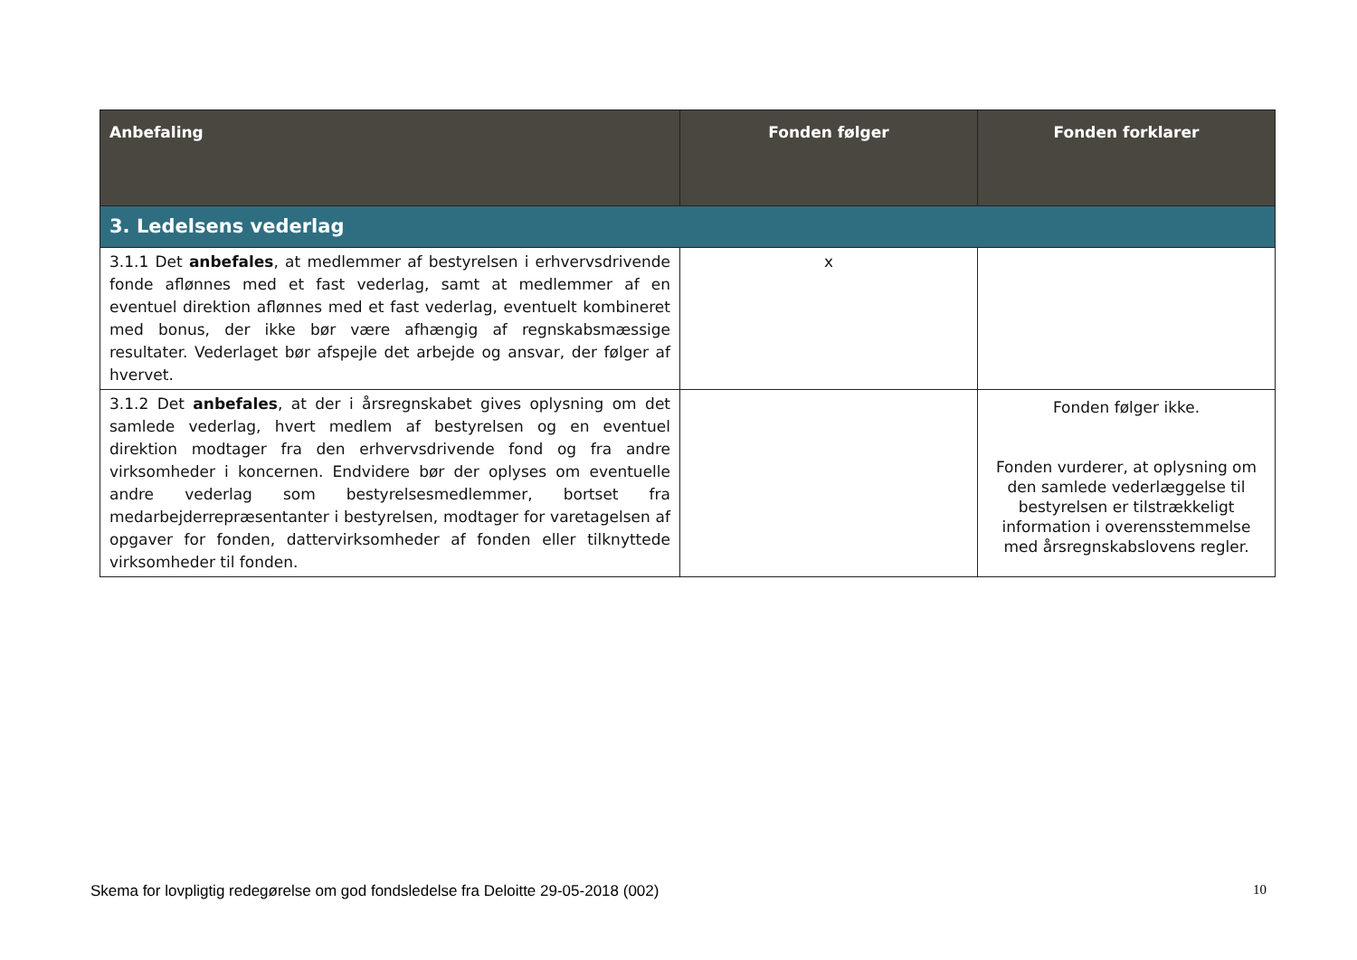| Anbefaling | Fonden følger | Fonden forklarer |
| --- | --- | --- |
| 3. Ledelsens vederlag | | |
| 3.1.1 Det anbefales , at medlemmer af bestyrelsen i erhvervsdrivende fonde aflønnes med et fast vederlag, samt at medlemmer af en eventuel direktion aflønnes med et fast vederlag, eventuelt kombineret med bonus, der ikke bør være afhængig af regnskabsmæssige resultater. Vederlaget bør afspejle det arbejde og ansvar, der følger af hvervet. | x | |
| 3.1.2 Det anbefales , at der i årsregnskabet gives oplysning om det samlede vederlag, hvert medlem af bestyrelsen og en eventuel direktion modtager fra den erhvervsdrivende fond og fra andre virksomheder i koncernen. Endvidere bør der oplyses om eventuelle andre vederlag som bestyrelsesmedlemmer, bortset fra medarbejderrepræsentanter i bestyrelsen, modtager for varetagelsen af opgaver for fonden, dattervirksomheder af fonden eller tilknyttede virksomheder til fonden. | | Fonden følger ikke. Fonden vurderer, at oplysning om den samlede vederlæggelse til bestyrelsen er tilstrækkeligt information i overensstemmelse med årsregnskabslovens regler. |
Skema for lovpligtig redegørelse om god fondsledelse fra Deloitte 29-05-2018 (002) 10